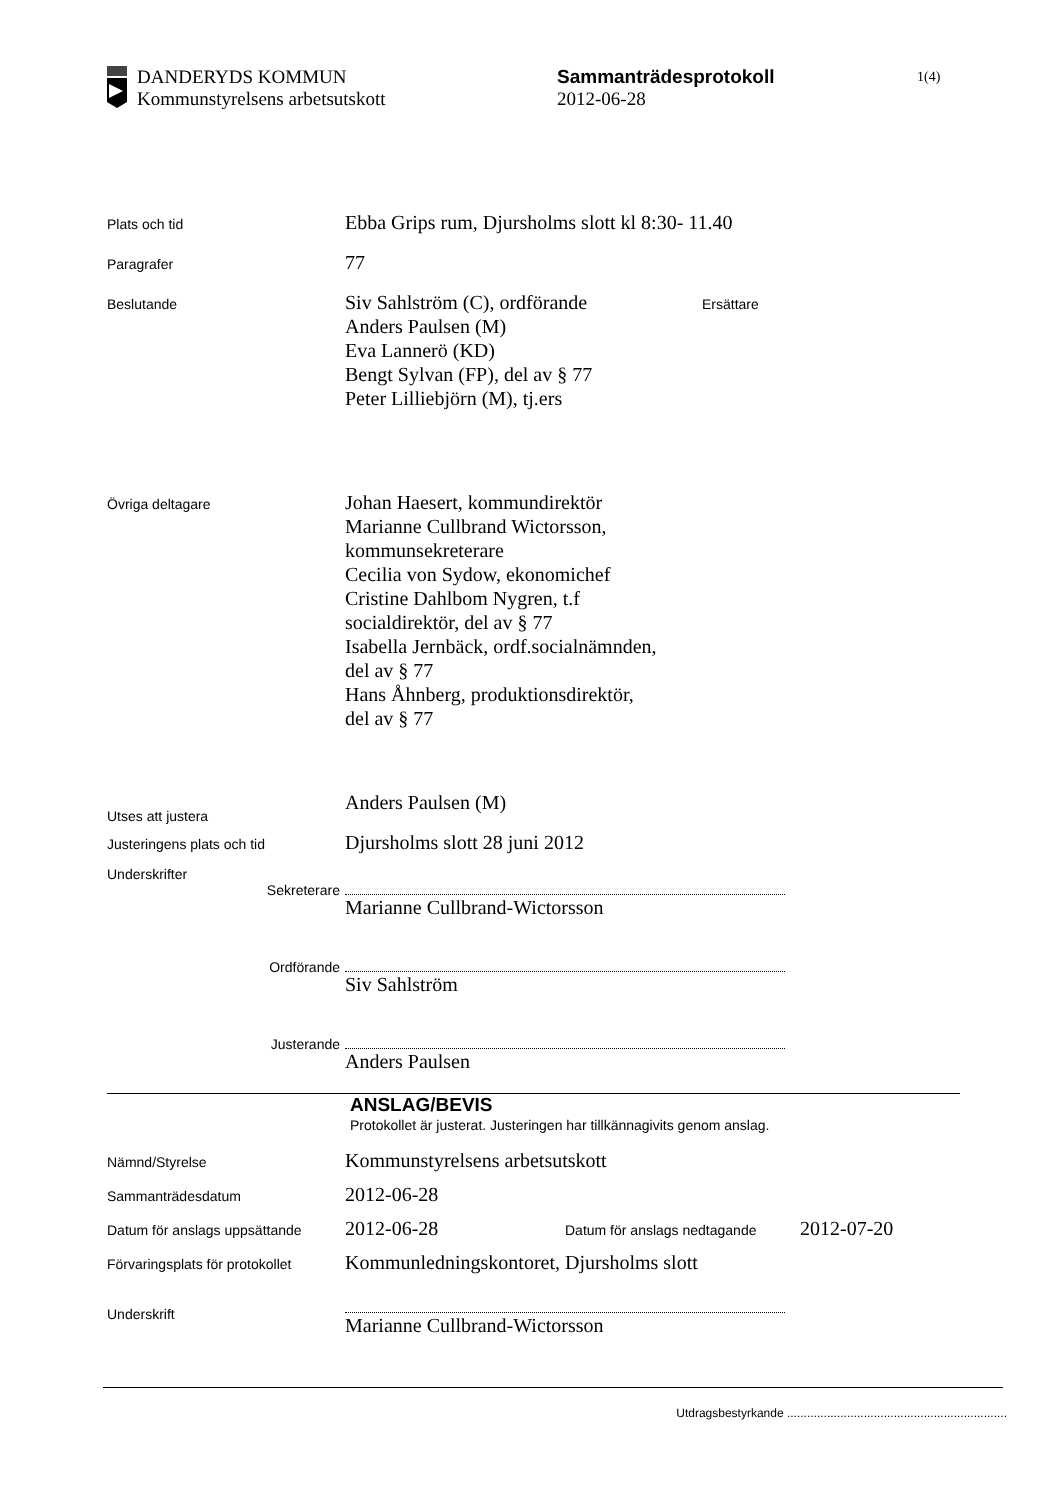DANDERYDS KOMMUN
Kommunstyrelsens arbetsutskott
Sammanträdesprotokoll
2012-06-28
1(4)
Plats och tid
Ebba Grips rum, Djursholms slott kl 8:30- 11.40
Paragrafer
77
Beslutande
Siv Sahlström (C), ordförande
Anders Paulsen (M)
Eva Lannerö (KD)
Bengt Sylvan (FP), del av § 77
Peter Lilliebjörn (M), tj.ers
Ersättare
Övriga deltagare
Johan Haesert, kommundirektör
Marianne Cullbrand Wictorsson,
kommunsekreterare
Cecilia von Sydow, ekonomichef
Cristine Dahlbom Nygren, t.f
socialdirektör, del av § 77
Isabella Jernbäck, ordf.socialnämnden,
del av § 77
Hans Åhnberg, produktionsdirektör,
del av § 77
Utses att justera
Anders Paulsen (M)
Justeringens plats och tid
Djursholms slott 28 juni 2012
Underskrifter
Sekreterare
Marianne Cullbrand-Wictorsson
Ordförande
Siv Sahlström
Justerande
Anders Paulsen
ANSLAG/BEVIS
Protokollet är justerat. Justeringen har tillkännagivits genom anslag.
Nämnd/Styrelse
Kommunstyrelsens arbetsutskott
Sammanträdesdatum
2012-06-28
Datum för anslags uppsättande
2012-06-28
Datum för anslags nedtagande
2012-07-20
Förvaringsplats för protokollet
Kommunledningskontoret, Djursholms slott
Underskrift
Marianne Cullbrand-Wictorsson
Utdragsbestyrkande ..................................................................